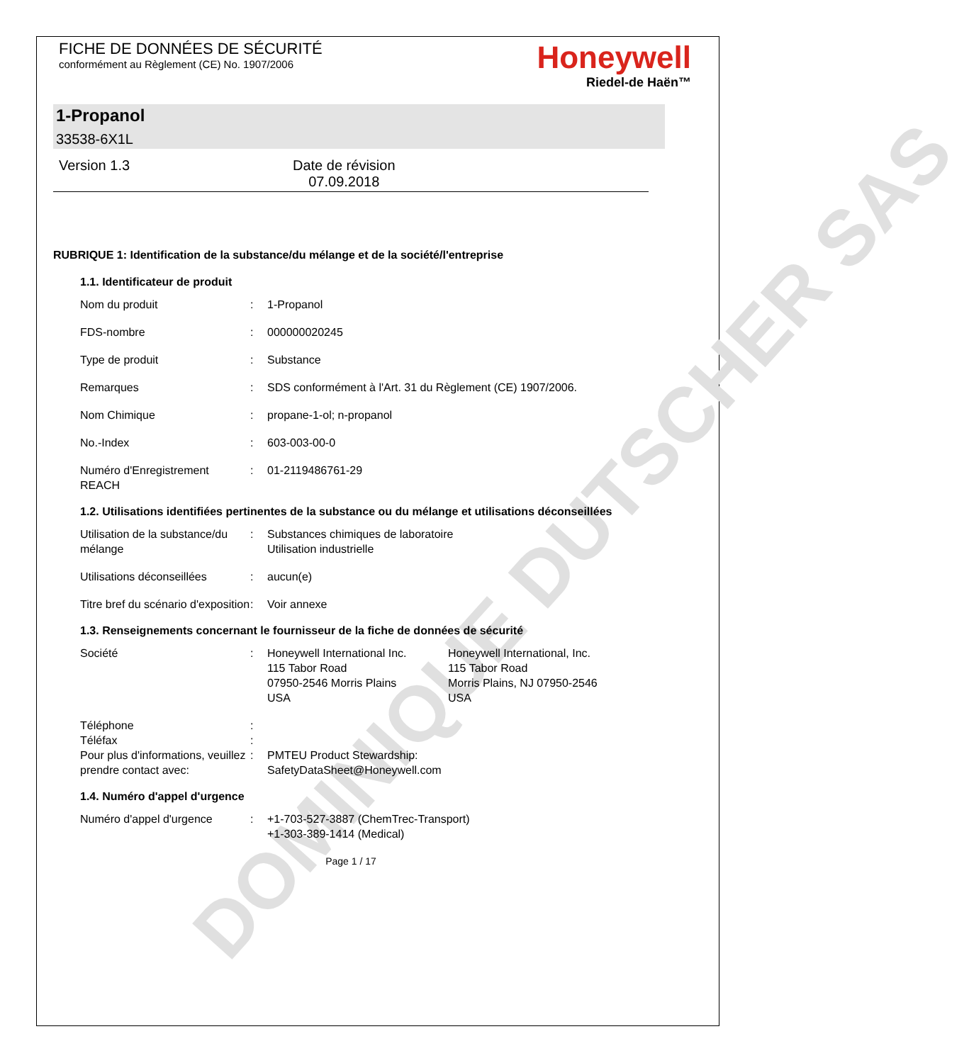DOMINIQUE DUTSCHER SAS
FICHE DE DONNÉES DE SÉCURITÉ
conformément au Règlement (CE) No. 1907/2006
Honeywell
Riedel-de Haën™
1-Propanol
33538-6X1L
Version 1.3 Date de révision
07.09.2018
RUBRIQUE 1: Identification de la substance/du mélange et de la société/l'entreprise
1.1. Identificateur de produit
Nom du produit : 1-Propanol
FDS-nombre : 000000020245
Type de produit : Substance
Remarques : SDS conformément à l'Art. 31 du Règlement (CE) 1907/2006.
Nom Chimique : propane-1-ol; n-propanol
No.-Index : 603-003-00-0
Numéro d'Enregistrement REACH
: 01-2119486761-29
1.2. Utilisations identifiées pertinentes de la substance ou du mélange et utilisations déconseillées
Utilisation de la substance/du mélange
: Substances chimiques de laboratoire
Utilisation industrielle
Utilisations déconseillées
: aucun(e)
Titre bref du scénario d'exposition
: Voir annexe
1.3. Renseignements concernant le fournisseur de la fiche de données de sécurité
Société : Honeywell International Inc.
115 Tabor Road
07950-2546 Morris Plains
USA
Honeywell International, Inc.
115 Tabor Road
Morris Plains, NJ 07950-2546
USA
Téléphone :
Téléfax :
Pour plus d'informations, veuillez prendre contact avec:
: PMTEU Product Stewardship:
SafetyDataSheet@Honeywell.com
1.4. Numéro d'appel d'urgence
Numéro d'appel d'urgence : +1-703-527-3887 (ChemTrec-Transport)
+1-303-389-1414 (Medical)
Page 1 / 17